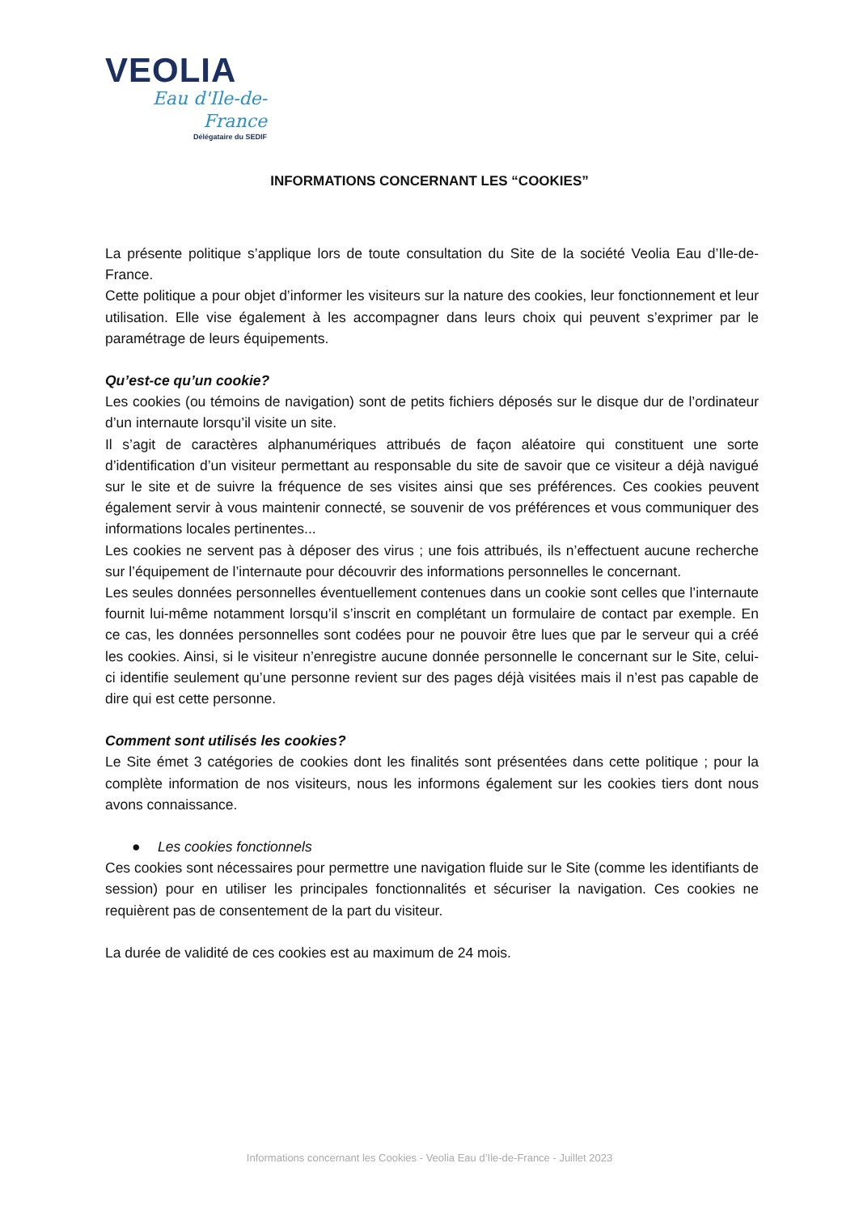VEOLIA
Eau d'Ile-de-France
Délégataire du SEDIF
INFORMATIONS CONCERNANT LES “COOKIES”
La présente politique s’applique lors de toute consultation du Site de la société Veolia Eau d’Ile-de-France.
Cette politique a pour objet d’informer les visiteurs sur la nature des cookies, leur fonctionnement et leur utilisation. Elle vise également à les accompagner dans leurs choix qui peuvent s’exprimer par le paramétrage de leurs équipements.
Qu’est-ce qu’un cookie?
Les cookies (ou témoins de navigation) sont de petits fichiers déposés sur le disque dur de l’ordinateur d’un internaute lorsqu’il visite un site.
Il s’agit de caractères alphanumériques attribués de façon aléatoire qui constituent une sorte d’identification d’un visiteur permettant au responsable du site de savoir que ce visiteur a déjà navigué sur le site et de suivre la fréquence de ses visites ainsi que ses préférences. Ces cookies peuvent également servir à vous maintenir connecté, se souvenir de vos préférences et vous communiquer des informations locales pertinentes...
Les cookies ne servent pas à déposer des virus ; une fois attribués, ils n’effectuent aucune recherche sur l’équipement de l’internaute pour découvrir des informations personnelles le concernant.
Les seules données personnelles éventuellement contenues dans un cookie sont celles que l’internaute fournit lui-même notamment lorsqu’il s’inscrit en complétant un formulaire de contact par exemple. En ce cas, les données personnelles sont codées pour ne pouvoir être lues que par le serveur qui a créé les cookies. Ainsi, si le visiteur n’enregistre aucune donnée personnelle le concernant sur le Site, celui-ci identifie seulement qu’une personne revient sur des pages déjà visitées mais il n’est pas capable de dire qui est cette personne.
Comment sont utilisés les cookies?
Le Site émet 3 catégories de cookies dont les finalités sont présentées dans cette politique ; pour la complète information de nos visiteurs, nous les informons également sur les cookies tiers dont nous avons connaissance.
● Les cookies fonctionnels
Ces cookies sont nécessaires pour permettre une navigation fluide sur le Site (comme les identifiants de session) pour en utiliser les principales fonctionnalités et sécuriser la navigation. Ces cookies ne requièrent pas de consentement de la part du visiteur.
La durée de validité de ces cookies est au maximum de 24 mois.
Informations concernant les Cookies - Veolia Eau d’Ile-de-France - Juillet 2023